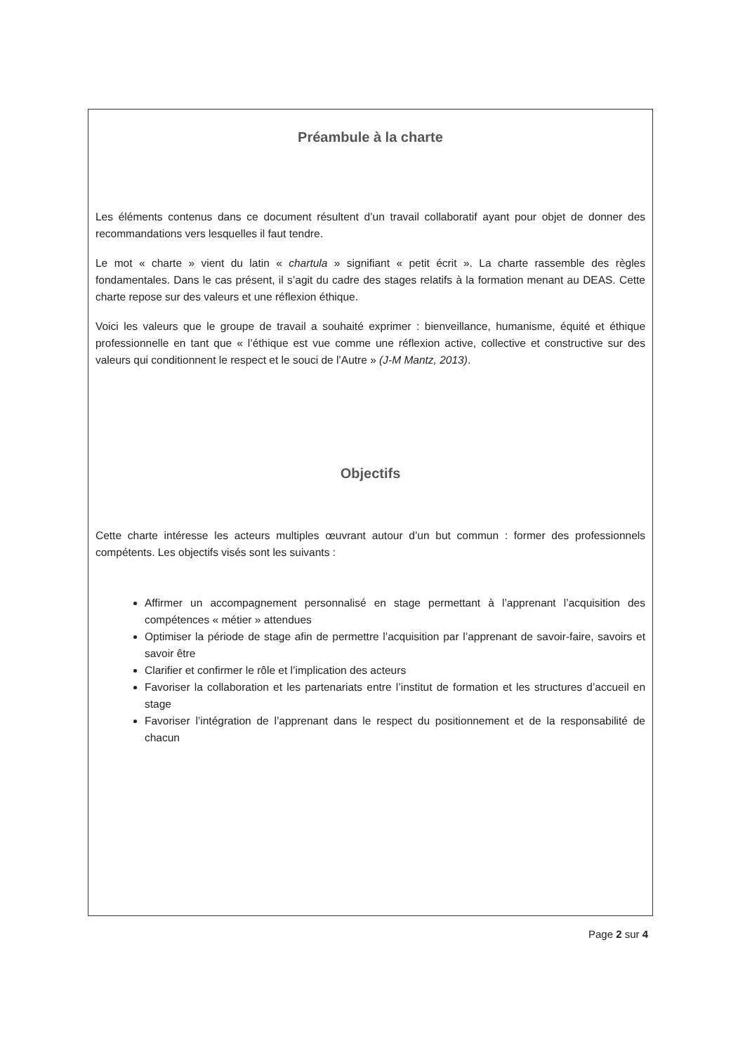Préambule à la charte
Les éléments contenus dans ce document résultent d’un travail collaboratif ayant pour objet de donner des recommandations vers lesquelles il faut tendre.
Le mot « charte » vient du latin « chartula » signifiant « petit écrit ». La charte rassemble des règles fondamentales. Dans le cas présent, il s’agit du cadre des stages relatifs à la formation menant au DEAS. Cette charte repose sur des valeurs et une réflexion éthique.
Voici les valeurs que le groupe de travail a souhaité exprimer : bienveillance, humanisme, équité et éthique professionnelle en tant que « l’éthique est vue comme une réflexion active, collective et constructive sur des valeurs qui conditionnent le respect et le souci de l’Autre » (J-M Mantz, 2013).
Objectifs
Cette charte intéresse les acteurs multiples œuvrant autour d’un but commun : former des professionnels compétents. Les objectifs visés sont les suivants :
Affirmer un accompagnement personnalisé en stage permettant à l’apprenant l’acquisition des compétences « métier » attendues
Optimiser la période de stage afin de permettre l’acquisition par l’apprenant de savoir-faire, savoirs et savoir être
Clarifier et confirmer le rôle et l’implication des acteurs
Favoriser la collaboration et les partenariats entre l’institut de formation et les structures d’accueil en stage
Favoriser l’intégration de l’apprenant dans le respect du positionnement et de la responsabilité de chacun
Page 2 sur 4